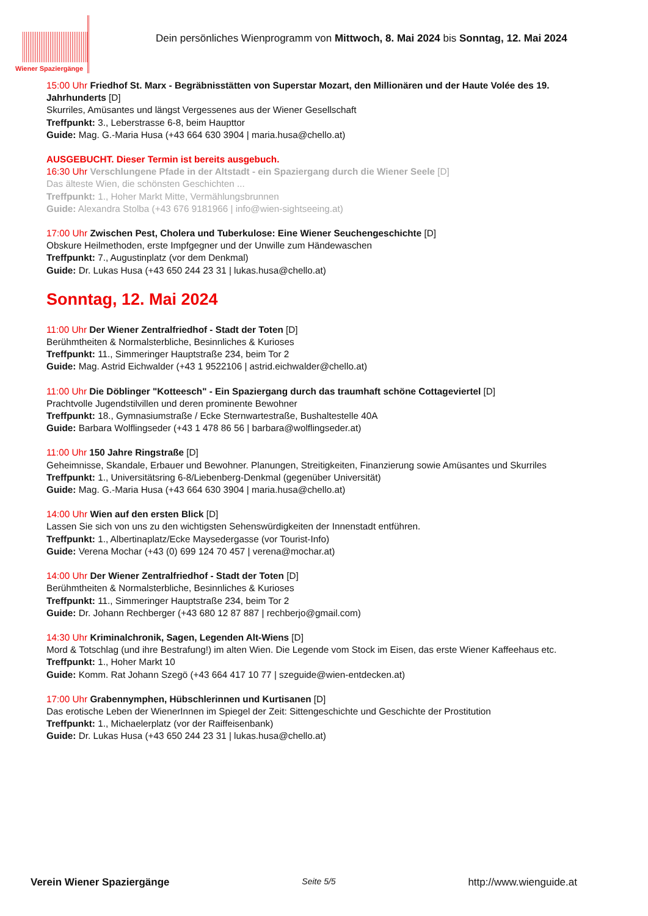Wiener Spaziergänge
Dein persönliches Wienprogramm von Mittwoch, 8. Mai 2024 bis Sonntag, 12. Mai 2024
15:00 Uhr Friedhof St. Marx - Begräbnisstätten von Superstar Mozart, den Millionären und der Haute Volée des 19. Jahrhunderts [D]
Skurriles, Amüsantes und längst Vergessenes aus der Wiener Gesellschaft
Treffpunkt: 3., Leberstrasse 6-8, beim Haupttor
Guide: Mag. G.-Maria Husa (+43 664 630 3904 | maria.husa@chello.at)
AUSGEBUCHT. Dieser Termin ist bereits ausgebuch.
16:30 Uhr Verschlungene Pfade in der Altstadt - ein Spaziergang durch die Wiener Seele [D]
Das älteste Wien, die schönsten Geschichten ...
Treffpunkt: 1., Hoher Markt Mitte, Vermählungsbrunnen
Guide: Alexandra Stolba (+43 676 9181966 | info@wien-sightseeing.at)
17:00 Uhr Zwischen Pest, Cholera und Tuberkulose: Eine Wiener Seuchengeschichte [D]
Obskure Heilmethoden, erste Impfgegner und der Unwille zum Händewaschen
Treffpunkt: 7., Augustinplatz (vor dem Denkmal)
Guide: Dr. Lukas Husa (+43 650 244 23 31 | lukas.husa@chello.at)
Sonntag, 12. Mai 2024
11:00 Uhr Der Wiener Zentralfriedhof - Stadt der Toten [D]
Berühmtheiten & Normalsterbliche, Besinnliches & Kurioses
Treffpunkt: 11., Simmeringer Hauptstraße 234, beim Tor 2
Guide: Mag. Astrid Eichwalder (+43 1 9522106 | astrid.eichwalder@chello.at)
11:00 Uhr Die Döblinger "Kotteesch" - Ein Spaziergang durch das traumhaft schöne Cottageviertel [D]
Prachtvolle Jugendstilvillen und deren prominente Bewohner
Treffpunkt: 18., Gymnasiumstraße / Ecke Sternwartestraße, Bushaltestelle 40A
Guide: Barbara Wolflingseder (+43 1 478 86 56 | barbara@wolflingseder.at)
11:00 Uhr 150 Jahre Ringstraße [D]
Geheimnisse, Skandale, Erbauer und Bewohner. Planungen, Streitigkeiten, Finanzierung sowie Amüsantes und Skurriles
Treffpunkt: 1., Universitätsring 6-8/Liebenberg-Denkmal (gegenüber Universität)
Guide: Mag. G.-Maria Husa (+43 664 630 3904 | maria.husa@chello.at)
14:00 Uhr Wien auf den ersten Blick [D]
Lassen Sie sich von uns zu den wichtigsten Sehenswürdigkeiten der Innenstadt entführen.
Treffpunkt: 1., Albertinaplatz/Ecke Maysedergasse (vor Tourist-Info)
Guide: Verena Mochar (+43 (0) 699 124 70 457 | verena@mochar.at)
14:00 Uhr Der Wiener Zentralfriedhof - Stadt der Toten [D]
Berühmtheiten & Normalsterbliche, Besinnliches & Kurioses
Treffpunkt: 11., Simmeringer Hauptstraße 234, beim Tor 2
Guide: Dr. Johann Rechberger (+43 680 12 87 887 | rechberjo@gmail.com)
14:30 Uhr Kriminalchronik, Sagen, Legenden Alt-Wiens [D]
Mord & Totschlag (und ihre Bestrafung!) im alten Wien. Die Legende vom Stock im Eisen, das erste Wiener Kaffeehaus etc.
Treffpunkt: 1., Hoher Markt 10
Guide: Komm. Rat Johann Szegö (+43 664 417 10 77 | szeguide@wien-entdecken.at)
17:00 Uhr Grabennymphen, Hübschlerinnen und Kurtisanen [D]
Das erotische Leben der WienerInnen im Spiegel der Zeit: Sittengeschichte und Geschichte der Prostitution
Treffpunkt: 1., Michaelerplatz (vor der Raiffeisenbank)
Guide: Dr. Lukas Husa (+43 650 244 23 31 | lukas.husa@chello.at)
Verein Wiener Spaziergänge Seite 5/5 http://www.wienguide.at